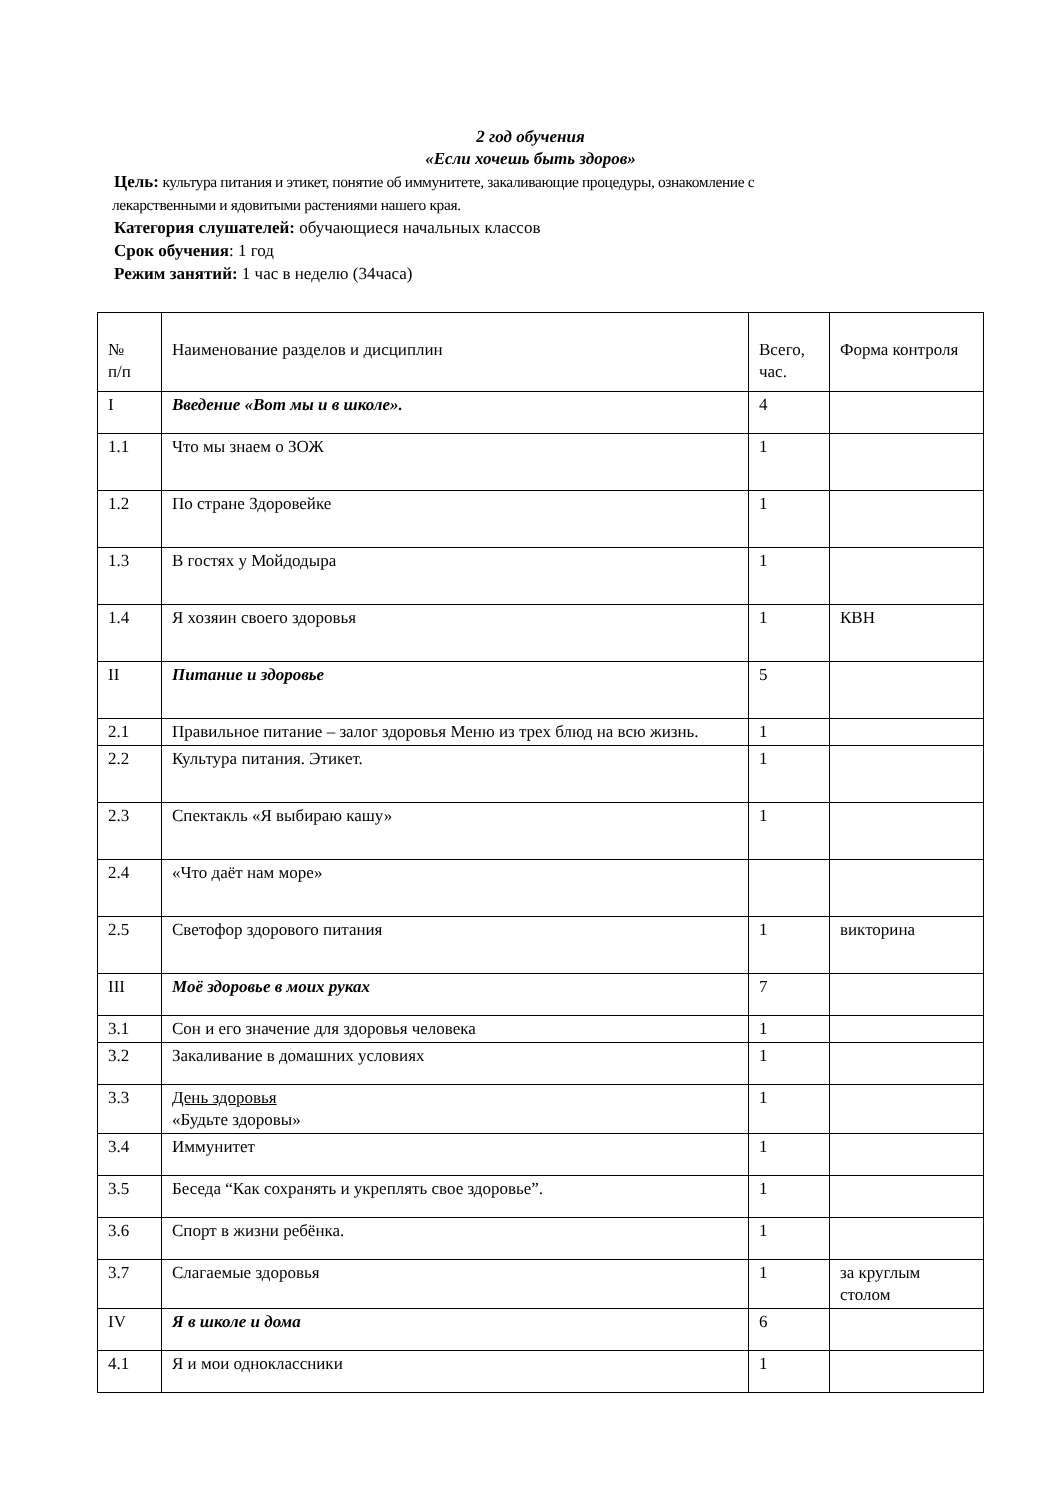2 год обучения
«Если хочешь быть здоров»
Цель: культура питания и этикет, понятие об иммунитете, закаливающие процедуры, ознакомление с
лекарственными и ядовитыми растениями нашего края.
Категория слушателей: обучающиеся начальных классов
Срок обучения: 1 год
Режим занятий: 1 час в неделю (34часа)
| № п/п | Наименование разделов и дисциплин | Всего, час. | Форма контроля |
| I | Введение «Вот мы и в школе». | 4 | |
| 1.1 | Что мы знаем о ЗОЖ | 1 | |
| 1.2 | По стране Здоровейке | 1 | |
| 1.3 | В гостях у Мойдодыра | 1 | |
| 1.4 | Я хозяин своего здоровья | 1 | КВН |
| II | Питание и здоровье | 5 | |
| 2.1 | Правильное питание – залог здоровья Меню из трех блюд на всю жизнь. | 1 | |
| 2.2 | Культура питания. Этикет. | 1 | |
| 2.3 | Спектакль «Я выбираю кашу» | 1 | |
| 2.4 | «Что даёт нам море» | | |
| 2.5 | Светофор здорового питания | 1 | викторина |
| III | Моё здоровье в моих руках | 7 | |
| 3.1 | Сон и его значение для здоровья человека | 1 | |
| 3.2 | Закаливание в домашних условиях | 1 | |
| 3.3 | День здоровья «Будьте здоровы» | 1 | |
| 3.4 | Иммунитет | 1 | |
| 3.5 | Беседа “Как сохранять и укреплять свое здоровье”. | 1 | |
| 3.6 | Спорт в жизни ребёнка. | 1 | |
| 3.7 | Слагаемые здоровья | 1 | за круглым столом |
| IV | Я в школе и дома | 6 | |
| 4.1 | Я и мои одноклассники | 1 | |